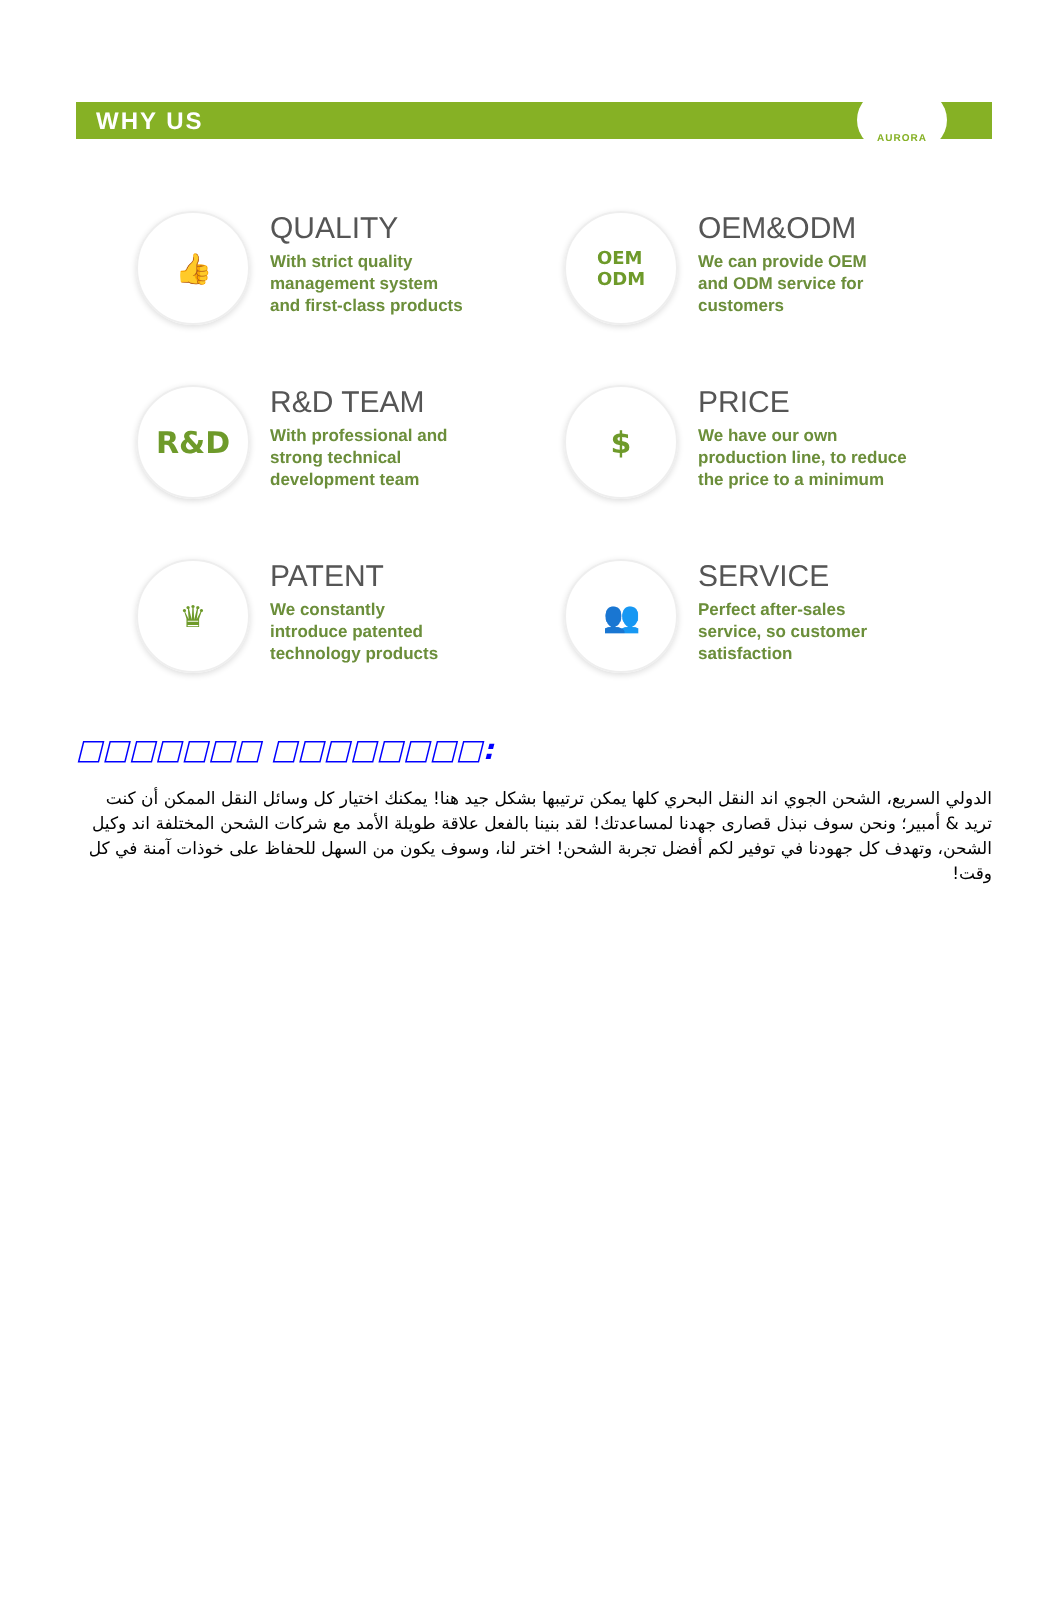WHY US
AURORA
👍
QUALITY
With strict quality
management system
and first-class products
OEM
ODM
OEM&ODM
We can provide OEM
and ODM service for
customers
R&D
R&D TEAM
With professional and
strong technical
development team
$
PRICE
We have our own
production line, to reduce
the price to a minimum
♛
PATENT
We constantly
introduce patented
technology products
👥
SERVICE
Perfect after-sales
service, so customer
satisfaction
□□□□□□□ □□□□□□□□:
الدولي السريع، الشحن الجوي اند النقل البحري كلها يمكن ترتيبها بشكل جيد هنا! يمكنك اختيار كل وسائل النقل الممكن أن كنت تريد & أمبير؛ ونحن سوف نبذل قصارى جهدنا لمساعدتك! لقد بنينا بالفعل علاقة طويلة الأمد مع شركات الشحن المختلفة اند وكيل الشحن، وتهدف كل جهودنا في توفير لكم أفضل تجربة الشحن! اختر لنا، وسوف يكون من السهل للحفاظ على خوذات آمنة في كل وقت!